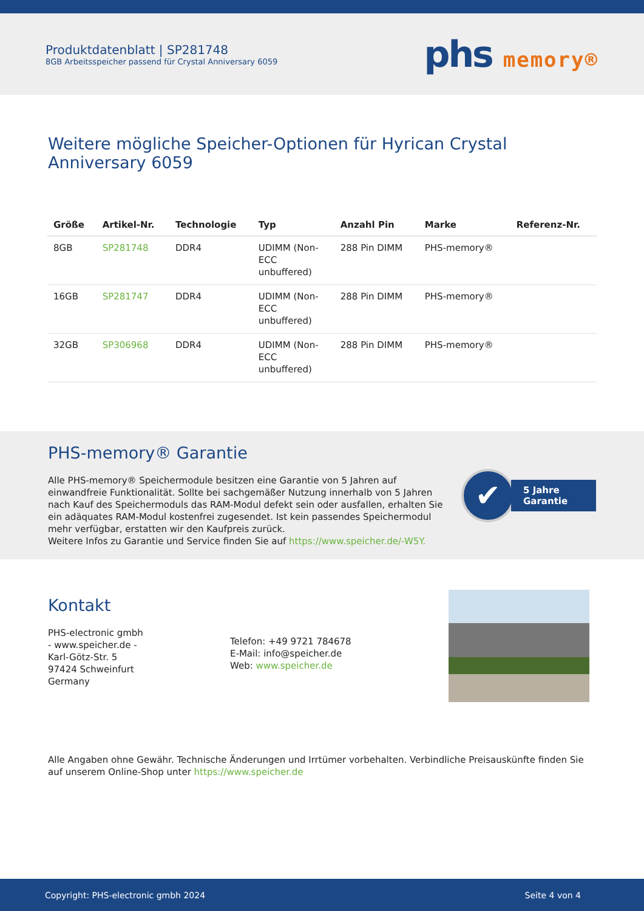Produktdatenblatt | SP281748
8GB Arbeitsspeicher passend für Crystal Anniversary 6059
phs memory®
Weitere mögliche Speicher-Optionen für Hyrican Crystal Anniversary 6059
| Größe | Artikel-Nr. | Technologie | Typ | Anzahl Pin | Marke | Referenz-Nr. |
| --- | --- | --- | --- | --- | --- | --- |
| 8GB | SP281748 | DDR4 | UDIMM (Non- ECC unbuffered) | 288 Pin DIMM | PHS-memory® | |
| 16GB | SP281747 | DDR4 | UDIMM (Non- ECC unbuffered) | 288 Pin DIMM | PHS-memory® | |
| 32GB | SP306968 | DDR4 | UDIMM (Non- ECC unbuffered) | 288 Pin DIMM | PHS-memory® | |
PHS-memory® Garantie
Alle PHS-memory® Speichermodule besitzen eine Garantie von 5 Jahren auf einwandfreie Funktionalität. Sollte bei sachgemäßer Nutzung innerhalb von 5 Jahren nach Kauf des Speichermoduls das RAM-Modul defekt sein oder ausfallen, erhalten Sie ein adäquates RAM-Modul kostenfrei zugesendet. Ist kein passendes Speichermodul mehr verfügbar, erstatten wir den Kaufpreis zurück.
Weitere Infos zu Garantie und Service finden Sie auf https://www.speicher.de/-W5Y.
✔
5 Jahre Garantie
Kontakt
PHS-electronic gmbh
- www.speicher.de -
Karl-Götz-Str. 5
97424 Schweinfurt
Germany
Telefon: +49 9721 784678
E-Mail: info@speicher.de
Web: www.speicher.de
Alle Angaben ohne Gewähr. Technische Änderungen und Irrtümer vorbehalten. Verbindliche Preisauskünfte finden Sie auf unserem Online-Shop unter https://www.speicher.de
Copyright: PHS-electronic gmbh 2024 Seite 4 von 4